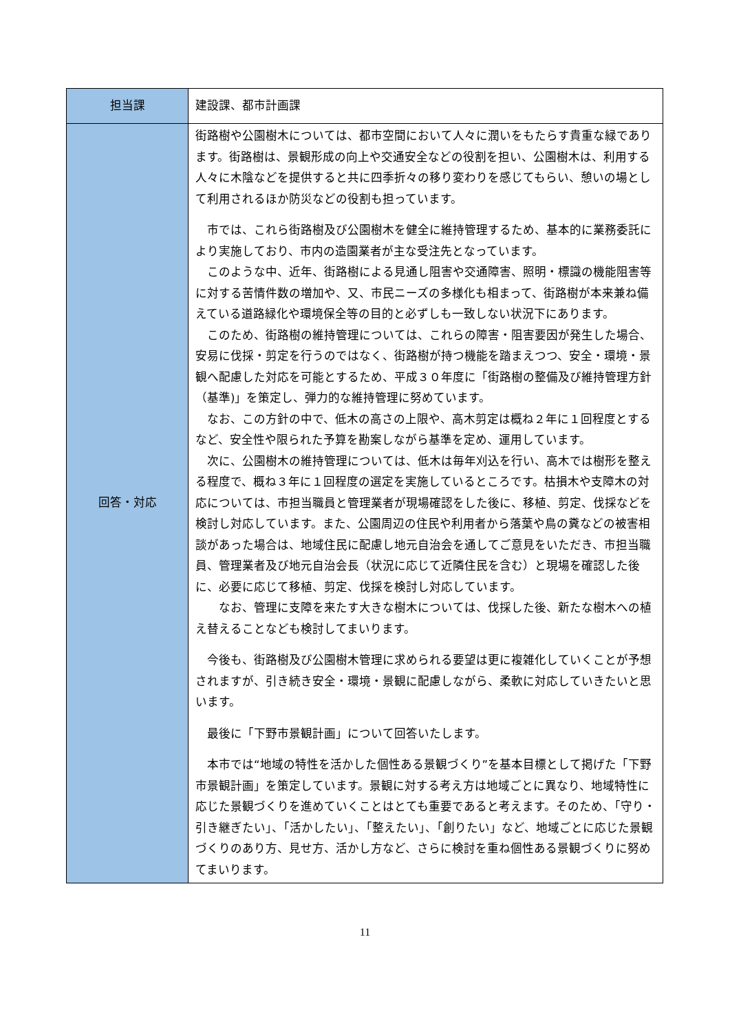| 担当課 | 建設課、都市計画課 |
| 回答・対応 | 街路樹や公園樹木については、都市空間において人々に潤いをもたらす貴重な緑であります。街路樹は、景観形成の向上や交通安全などの役割を担い、公園樹木は、利用する人々に木陰などを提供すると共に四季折々の移り変わりを感じてもらい、憩いの場として利用されるほか防災などの役割も担っています。 市では、これら街路樹及び公園樹木を健全に維持管理するため、基本的に業務委託により実施しており、市内の造園業者が主な受注先となっています。 このような中、近年、街路樹による見通し阻害や交通障害、照明・標識の機能阻害等に対する苦情件数の増加や、又、市民ニーズの多様化も相まって、街路樹が本来兼ね備えている道路緑化や環境保全等の目的と必ずしも一致しない状況下にあります。 このため、街路樹の維持管理については、これらの障害・阻害要因が発生した場合、安易に伐採・剪定を行うのではなく、街路樹が持つ機能を踏まえつつ、安全・環境・景観へ配慮した対応を可能とするため、平成３０年度に「街路樹の整備及び維持管理方針（基準)」を策定し、弾力的な維持管理に努めています。 なお、この方針の中で、低木の高さの上限や、高木剪定は概ね２年に１回程度とするなど、安全性や限られた予算を勘案しながら基準を定め、運用しています。 次に、公園樹木の維持管理については、低木は毎年刈込を行い、高木では樹形を整える程度で、概ね３年に１回程度の選定を実施しているところです。枯損木や支障木の対応については、市担当職員と管理業者が現場確認をした後に、移植、剪定、伐採などを検討し対応しています。また、公園周辺の住民や利用者から落葉や鳥の糞などの被害相談があった場合は、地域住民に配慮し地元自治会を通してご意見をいただき、市担当職員、管理業者及び地元自治会長（状況に応じて近隣住民を含む）と現場を確認した後に、必要に応じて移植、剪定、伐採を検討し対応しています。 なお、管理に支障を来たす大きな樹木については、伐採した後、新たな樹木への植え替えることなども検討してまいります。 今後も、街路樹及び公園樹木管理に求められる要望は更に複雑化していくことが予想されますが、引き続き安全・環境・景観に配慮しながら、柔軟に対応していきたいと思います。 最後に「下野市景観計画」について回答いたします。 本市では“地域の特性を活かした個性ある景観づくり”を基本目標として掲げた「下野市景観計画」を策定しています。景観に対する考え方は地域ごとに異なり、地域特性に応じた景観づくりを進めていくことはとても重要であると考えます。そのため、「守り・引き継ぎたい」、「活かしたい」、「整えたい」、「創りたい」など、地域ごとに応じた景観づくりのあり方、見せ方、活かし方など、さらに検討を重ね個性ある景観づくりに努めてまいります。 |
11